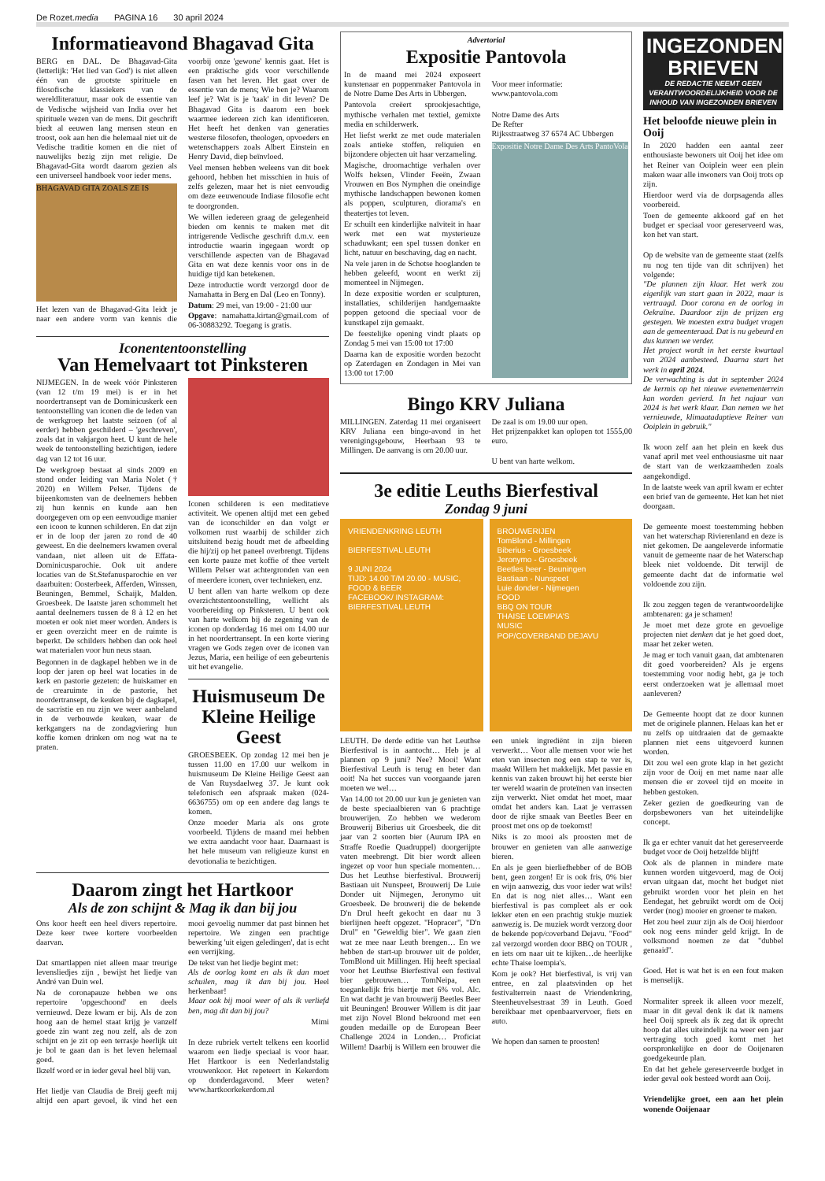De Rozet.media PAGINA 16 30 april 2024
Informatieavond Bhagavad Gita
BERG en DAL. De Bhagavad-Gita (letterlijk: 'Het lied van God') is niet alleen één van de grootste spirituele en filosofische klassiekers van de wereldliteratuur, maar ook de essentie van de Vedische wijsheid van India over het spirituele wezen van de mens. Dit geschrift biedt al eeuwen lang mensen steun en troost, ook aan hen die helemaal niet uit de Vedische traditie komen en die niet of nauwelijks bezig zijn met religie. De Bhagavad-Gita wordt daarom gezien als een universeel handboek voor ieder mens.
BHAGAVAD GITA ZOALS ZE IS
Het lezen van de Bhagavad-Gita leidt je naar een andere vorm van kennis die voorbij onze 'gewone' kennis gaat. Het is een praktische gids voor verschillende fasen van het leven. Het gaat over de essentie van de mens; Wie ben je? Waarom leef je? Wat is je 'taak' in dit leven? De Bhagavad Gita is daarom een boek waarmee iedereen zich kan identificeren. Het heeft het denken van generaties westerse filosofen, theologen, opvoeders en wetenschappers zoals Albert Einstein en Henry David, diep beïnvloed.
Veel mensen hebben weleens van dit boek gehoord, hebben het misschien in huis of zelfs gelezen, maar het is niet eenvoudig om deze eeuwenoude Indiase filosofie echt te doorgronden.
We willen iedereen graag de gelegenheid bieden om kennis te maken met dit intrigerende Vedische geschrift d.m.v. een introductie waarin ingegaan wordt op verschillende aspecten van de Bhagavad Gita en wat deze kennis voor ons in de huidige tijd kan betekenen.
Deze introductie wordt verzorgd door de Namahatta in Berg en Dal (Leo en Tonny).
Datum: 29 mei, van 19:00 - 21:00 uur
Opgave: namahatta.kirtan@gmail.com of 06-30883292. Toegang is gratis.
Iconententoonstelling
Van Hemelvaart tot Pinksteren
NIJMEGEN. In de week vóór Pinksteren (van 12 t/m 19 mei) is er in het noordertransept van de Dominicuskerk een tentoonstelling van iconen die de leden van de werkgroep het laatste seizoen (of al eerder) hebben geschilderd – 'geschreven', zoals dat in vakjargon heet. U kunt de hele week de tentoonstelling bezichtigen, iedere dag van 12 tot 16 uur.
De werkgroep bestaat al sinds 2009 en stond onder leiding van Maria Nolet († 2020) en Willem Pelser. Tijdens de bijeenkomsten van de deelnemers hebben zij hun kennis en kunde aan hen doorgegeven om op een eenvoudige manier een icoon te kunnen schilderen. En dat zijn er in de loop der jaren zo rond de 40 geweest. En die deelnemers kwamen overal vandaan, niet alleen uit de Effata-Dominicusparochie. Ook uit andere locaties van de St.Stefanusparochie en ver daarbuiten: Oosterbeek, Afferden, Winssen, Beuningen, Bemmel, Schaijk, Malden. Groesbeek. De laatste jaren schommelt het aantal deelnemers tussen de 8 à 12 en het moeten er ook niet meer worden. Anders is er geen overzicht meer en de ruimte is beperkt. De schilders hebben dan ook heel wat materialen voor hun neus staan.
Begonnen in de dagkapel hebben we in de loop der jaren op heel wat locaties in de kerk en pastorie gezeten: de huiskamer en de crearuimte in de pastorie, het noordertransept, de keuken bij de dagkapel, de sacristie en nu zijn we weer aanbeland in de verbouwde keuken, waar de kerkgangers na de zondagviering hun koffie komen drinken om nog wat na te praten.
Iconen schilderen is een meditatieve activiteit. We openen altijd met een gebed van de iconschilder en dan volgt er volkomen rust waarbij de schilder zich uitsluitend bezig houdt met de afbeelding die hij/zij op het paneel overbrengt. Tijdens een korte pauze met koffie of thee vertelt Willem Pelser wat achtergronden van een of meerdere iconen, over technieken, enz.
U bent allen van harte welkom op deze overzichtstentoonstelling, wellicht als voorbereiding op Pinksteren. U bent ook van harte welkom bij de zegening van de iconen op donderdag 16 mei om 14.00 uur in het noordertransept. In een korte viering vragen we Gods zegen over de iconen van Jezus, Maria, een heilige of een gebeurtenis uit het evangelie.
Huismuseum De Kleine Heilige Geest
GROESBEEK. Op zondag 12 mei ben je tussen 11.00 en 17.00 uur welkom in huismuseum De Kleine Heilige Geest aan de Van Ruysdaelweg 37. Je kunt ook telefonisch een afspraak maken (024-6636755) om op een andere dag langs te komen.
Onze moeder Maria als ons grote voorbeeld. Tijdens de maand mei hebben we extra aandacht voor haar. Daarnaast is het hele museum van religieuze kunst en devotionalia te bezichtigen.
Daarom zingt het Hartkoor
Als de zon schijnt & Mag ik dan bij jou
Ons koor heeft een heel divers repertoire. Deze keer twee kortere voorbeelden daarvan.
Dat smartlappen niet alleen maar treurige levensliedjes zijn , bewijst het liedje van André van Duin wel.
Na de coronapauze hebben we ons repertoire 'opgeschoond' en deels vernieuwd. Deze kwam er bij. Als de zon hoog aan de hemel staat krijg je vanzelf goede zin want zeg nou zelf, als de zon schijnt en je zit op een terrasje heerlijk uit je bol te gaan dan is het leven helemaal goed.
Ikzelf word er in ieder geval heel blij van.
Het liedje van Claudia de Breij geeft mij altijd een apart gevoel, ik vind het een mooi gevoelig nummer dat past binnen het repertoire. We zingen een prachtige bewerking 'uit eigen geledingen', dat is echt een verrijking.
De tekst van het liedje begint met:
Als de oorlog komt en als ik dan moet schuilen, mag ik dan bij jou. Heel herkenbaar!
Maar ook bij mooi weer of als ik verliefd ben, mag dit dan bij jou?
Mimi
In deze rubriek vertelt telkens een koorlid waarom een liedje speciaal is voor haar. Het Hartkoor is een Nederlandstalig vrouwenkoor. Het repeteert in Kekerdom op donderdagavond. Meer weten? www.hartkoorkekerdom.nl
Advertorial
Expositie Pantovola
In de maand mei 2024 exposeert kunstenaar en poppenmaker Pantovola in de Notre Dame Des Arts in Ubbergen.
Pantovola creëert sprookjesachtige, mythische verhalen met textiel, gemixte media en schilderwerk.
Het liefst werkt ze met oude materialen zoals antieke stoffen, reliquien en bijzondere objecten uit haar verzameling.
Magische, droomachtige verhalen over Wolfs heksen, Vlinder Feeën, Zwaan Vrouwen en Bos Nymphen die oneindige mythische landschappen bewonen komen als poppen, sculpturen, diorama's en theatertjes tot leven.
Er schuilt een kinderlijke naïviteit in haar werk met een wat mysterieuze schaduwkant; een spel tussen donker en licht, natuur en beschaving, dag en nacht.
Na vele jaren in de Schotse hooglanden te hebben geleefd, woont en werkt zij momenteel in Nijmegen.
In deze expositie worden er sculpturen, installaties, schilderijen handgemaakte poppen getoond die speciaal voor de kunstkapel zijn gemaakt.
De feestelijke opening vindt plaats op Zondag 5 mei van 15:00 tot 17:00
Daarna kan de expositie worden bezocht op Zaterdagen en Zondagen in Mei van 13:00 tot 17:00
Voor meer informatie:
www.pantovola.com
Notre Dame des Arts
De Refter
Rijksstraatweg 37 6574 AC Ubbergen
Expositie Notre Dame Des Arts PantoVola
Bingo KRV Juliana
MILLINGEN. Zaterdag 11 mei organiseert KRV Juliana een bingo-avond in het verenigingsgebouw, Heerbaan 93 te Millingen. De aanvang is om 20.00 uur.
De zaal is om 19.00 uur open.
Het prijzenpakket kan oplopen tot 1555,00 euro.
U bent van harte welkom.
3e editie Leuths Bierfestival
Zondag 9 juni
VRIENDENKRING LEUTH
BIERFESTIVAL LEUTH
9 JUNI 2024
TIJD: 14.00 T/M 20.00 - MUSIC, FOOD & BEER
FACEBOOK/ INSTAGRAM: BIERFESTIVAL LEUTH
BROUWERIJEN
TomBlond - Millingen
Biberius - Groesbeek
Jeronymo - Groesbeek
Beetles beer - Beuningen
Bastiaan - Nunspeet
Luie donder - Nijmegen
FOOD
BBQ ON TOUR
THAISE LOEMPIA'S
MUSIC
POP/COVERBAND DEJAVU
LEUTH. De derde editie van het Leuthse Bierfestival is in aantocht… Heb je al plannen op 9 juni? Nee? Mooi! Want Bierfestival Leuth is terug en beter dan ooit! Na het succes van voorgaande jaren moeten we wel…
Van 14.00 tot 20.00 uur kun je genieten van de beste speciaalbieren van 6 prachtige brouwerijen. Zo hebben we wederom Brouwerij Biberius uit Groesbeek, die dit jaar van 2 soorten bier (Aurum IPA en Straffe Roedie Quadruppel) doorgerijpte vaten meebrengt. Dit bier wordt alleen ingezet op voor hun speciale momenten… Dus het Leuthse bierfestival. Brouwerij Bastiaan uit Nunspeet, Brouwerij De Luie Donder uit Nijmegen, Jeronymo uit Groesbeek. De brouwerij die de bekende D'n Drul heeft gekocht en daar nu 3 bierlijnen heeft opgezet. "Hopracer", "D'n Drul" en "Geweldig bier". We gaan zien wat ze mee naar Leuth brengen… En we hebben de start-up brouwer uit de polder, TomBlond uit Millingen. Hij heeft speciaal voor het Leuthse Bierfestival een festival bier gebrouwen… TomNeipa, een toegankelijk fris biertje met 6% vol. Alc. En wat dacht je van brouwerij Beetles Beer uit Beuningen! Brouwer Willem is dit jaar met zijn Novel Blond bekroond met een gouden medaille op de European Beer Challenge 2024 in Londen… Proficiat Willem! Daarbij is Willem een brouwer die een uniek ingrediënt in zijn bieren verwerkt… Voor alle mensen voor wie het eten van insecten nog een stap te ver is, maakt Willem het makkelijk. Met passie en kennis van zaken brouwt hij het eerste bier ter wereld waarin de proteïnen van insecten zijn verwerkt. Niet omdat het moet, maar omdat het anders kan. Laat je verrassen door de rijke smaak van Beetles Beer en proost met ons op de toekomst!
Niks is zo mooi als proosten met de brouwer en genieten van alle aanwezige bieren.
En als je geen bierliefhebber of de BOB bent, geen zorgen! Er is ook fris, 0% bier en wijn aanwezig, dus voor ieder wat wils! En dat is nog niet alles… Want een bierfestival is pas compleet als er ook lekker eten en een prachtig stukje muziek aanwezig is. De muziek wordt verzorg door de bekende pop/coverband Dejavu. "Food" zal verzorgd worden door BBQ on TOUR , en iets om naar uit te kijken…de heerlijke echte Thaise loempia's.
Kom je ook? Het bierfestival, is vrij van entree, en zal plaatsvinden op het festivalterrein naast de Vriendenkring, Steenheuvelsestraat 39 in Leuth. Goed bereikbaar met openbaarvervoer, fiets en auto.
We hopen dan samen te proosten!
INGEZONDEN BRIEVEN
DE REDACTIE NEEMT GEEN VERANTWOORDELIJKHEID VOOR DE INHOUD VAN INGEZONDEN BRIEVEN
Het beloofde nieuwe plein in Ooij
In 2020 hadden een aantal zeer enthousiaste bewoners uit Ooij het idee om het Reiner van Ooiplein weer een plein maken waar alle inwoners van Ooij trots op zijn.
Hierdoor werd via de dorpsagenda alles voorbereid.
Toen de gemeente akkoord gaf en het budget er speciaal voor gereserveerd was, kon het van start.
Op de website van de gemeente staat (zelfs nu nog ten tijde van dit schrijven) het volgende:
"De plannen zijn klaar. Het werk zou eigenlijk van start gaan in 2022, maar is vertraagd. Door corona en de oorlog in Oekraïne. Daardoor zijn de prijzen erg gestegen. We moesten extra budget vragen aan de gemeenteraad. Dat is nu gebeurd en dus kunnen we verder.
Het project wordt in het eerste kwartaal van 2024 aanbesteed. Daarna start het werk in april 2024.
De verwachting is dat in september 2024 de kermis op het nieuwe evenementerrein kan worden gevierd. In het najaar van 2024 is het werk klaar. Dan nemen we het vernieuwde, klimaatadaptieve Reiner van Ooiplein in gebruik."
Ik woon zelf aan het plein en keek dus vanaf april met veel enthousiasme uit naar de start van de werkzaamheden zoals aangekondigd.
In de laatste week van april kwam er echter een brief van de gemeente. Het kan het niet doorgaan.
De gemeente moest toestemming hebben van het waterschap Rivierenland en deze is niet gekomen. De aangeleverde informatie vanuit de gemeente naar de het Waterschap bleek niet voldoende. Dit terwijl de gemeente dacht dat de informatie wel voldoende zou zijn.
Ik zou zeggen tegen de verantwoordelijke ambtenaren: ga je schamen!
Je moet met deze grote en gevoelige projecten niet denken dat je het goed doet, maar het zeker weten.
Je mag er toch vanuit gaan, dat ambtenaren dit goed voorbereiden? Als je ergens toestemming voor nodig hebt, ga je toch eerst onderzoeken wat je allemaal moet aanleveren?
De Gemeente hoopt dat ze door kunnen met de originele plannen. Helaas kan het er nu zelfs op uitdraaien dat de gemaakte plannen niet eens uitgevoerd kunnen worden.
Dit zou wel een grote klap in het gezicht zijn voor de Ooij en met name naar alle mensen die er zoveel tijd en moeite in hebben gestoken.
Zeker gezien de goedkeuring van de dorpsbewoners van het uiteindelijke concept.
Ik ga er echter vanuit dat het gereserveerde budget voor de Ooij hetzelfde blijft!
Ook als de plannen in mindere mate kunnen worden uitgevoerd, mag de Ooij ervan uitgaan dat, mocht het budget niet gebruikt worden voor het plein en het Eendegat, het gebruikt wordt om de Ooij verder (nog) mooier en groener te maken.
Het zou heel zuur zijn als de Ooij hierdoor ook nog eens minder geld krijgt. In de volksmond noemen ze dat "dubbel genaaid".
Goed. Het is wat het is en een fout maken is menselijk.
Normaliter spreek ik alleen voor mezelf, maar in dit geval denk ik dat ik namens heel Ooij spreek als ik zeg dat ik oprecht hoop dat alles uiteindelijk na weer een jaar vertraging toch goed komt met het oorspronkelijke en door de Ooijenaren goedgekeurde plan.
En dat het gehele gereserveerde budget in ieder geval ook besteed wordt aan Ooij.
Vriendelijke groet, een aan het plein wonende Ooijenaar